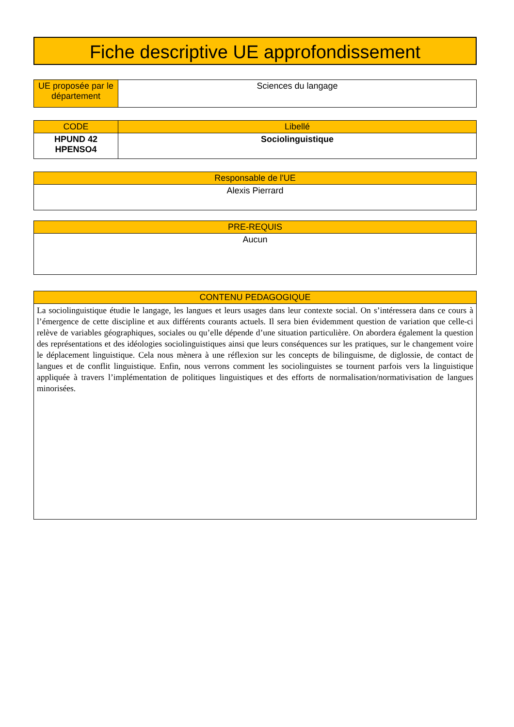Fiche descriptive UE approfondissement
| UE proposée par le département | Sciences du langage |
| CODE | Libellé |
| --- | --- |
| HPUND 42 HPENSO4 | Sociolinguistique |
| Responsable de l'UE |
| --- |
| Alexis Pierrard |
| PRE-REQUIS |
| --- |
| Aucun |
| CONTENU PEDAGOGIQUE |
| --- |
| La sociolinguistique étudie le langage, les langues et leurs usages dans leur contexte social. On s’intéressera dans ce cours à l’émergence de cette discipline et aux différents courants actuels. Il sera bien évidemment question de variation que celle-ci relève de variables géographiques, sociales ou qu’elle dépende d’une situation particulière. On abordera également la question des représentations et des idéologies sociolinguistiques ainsi que leurs conséquences sur les pratiques, sur le changement voire le déplacement linguistique. Cela nous mènera à une réflexion sur les concepts de bilinguisme, de diglossie, de contact de langues et de conflit linguistique. Enfin, nous verrons comment les sociolinguistes se tournent parfois vers la linguistique appliquée à travers l’implémentation de politiques linguistiques et des efforts de normalisation/normativisation de langues minorisées. |